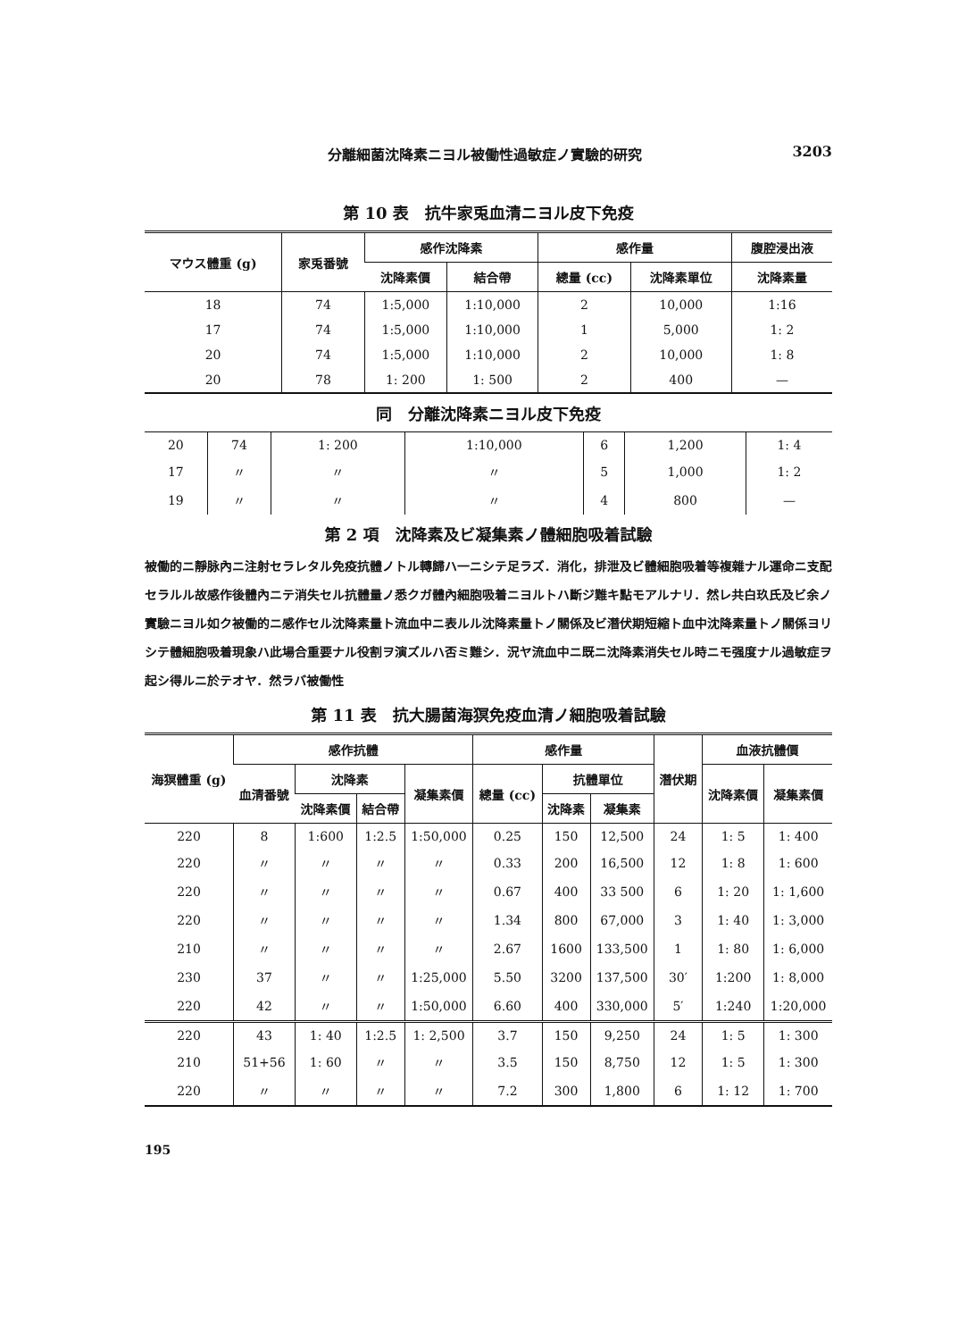分離細菌沈降素ニヨル被働性過敏症ノ實驗的研究 3203
第 10 表　抗牛家兎血清ニヨル皮下免疫
| マウス體重 (g) | 家兎番號 | 感作沈降素 | | 感作量 | | 腹腔浸出液 |
| --- | --- | --- | --- | --- | --- | --- |
| | | 沈降素價 | 結合帶 | 總量 (cc) | 沈降素單位 | 沈降素量 |
| 18 | 74 | 1:5,000 | 1:10,000 | 2 | 10,000 | 1:16 |
| 17 | 74 | 1:5,000 | 1:10,000 | 1 | 5,000 | 1: 2 |
| 20 | 74 | 1:5,000 | 1:10,000 | 2 | 10,000 | 1: 8 |
| 20 | 78 | 1: 200 | 1: 500 | 2 | 400 | — |
同　分離沈降素ニヨル皮下免疫
| 20 | 74 | 1: 200 | 1:10,000 | 6 | 1,200 | 1: 4 |
| 17 | 〃 | 〃 | 〃 | 5 | 1,000 | 1: 2 |
| 19 | 〃 | 〃 | 〃 | 4 | 800 | — |
第 2 項　沈降素及ビ凝集素ノ體細胞吸着試驗
被働的ニ靜脉內ニ注射セラレタル免疫抗體ノトル轉歸ハ一ニシテ足ラズ．消化，排泄及ビ體細胞吸着等複雜ナル運命ニ支配セラルル故感作後體內ニテ消失セル抗體量ノ悉クガ體內細胞吸着ニヨルトハ斷ジ難キ點モアルナリ．然レ共白玖氏及ビ余ノ實驗ニヨル如ク被働的ニ感作セル沈降素量ト流血中ニ表ルル沈降素量トノ關係及ビ潛伏期短縮ト血中沈降素量トノ關係ヨリシテ體細胞吸着現象ハ此場合重要ナル役割ヲ演ズルハ否ミ難シ．況ヤ流血中ニ既ニ沈降素消失セル時ニモ强度ナル過敏症ヲ起シ得ルニ於テオヤ．然ラバ被働性
第 11 表　抗大腸菌海猽免疫血清ノ細胞吸着試驗
| 海猽體重 (g) | 感作抗體 | | | | 感作量 | | | 潛伏期 | 血液抗體價 | |
| --- | --- | --- | --- | --- | --- | --- | --- | --- | --- | --- |
| | 血清番號 | 沈降素 | | 凝集素價 | 總量 (cc) | 抗體單位 | | | 沈降素價 | 凝集素價 |
| | | 沈降素價 | 結合帶 | | | 沈降素 | 凝集素 | | | |
| 220 | 8 | 1:600 | 1:2.5 | 1:50,000 | 0.25 | 150 | 12,500 | 24 | 1: 5 | 1: 400 |
| 220 | 〃 | 〃 | 〃 | 〃 | 0.33 | 200 | 16,500 | 12 | 1: 8 | 1: 600 |
| 220 | 〃 | 〃 | 〃 | 〃 | 0.67 | 400 | 33 500 | 6 | 1: 20 | 1: 1,600 |
| 220 | 〃 | 〃 | 〃 | 〃 | 1.34 | 800 | 67,000 | 3 | 1: 40 | 1: 3,000 |
| 210 | 〃 | 〃 | 〃 | 〃 | 2.67 | 1600 | 133,500 | 1 | 1: 80 | 1: 6,000 |
| 230 | 37 | 〃 | 〃 | 1:25,000 | 5.50 | 3200 | 137,500 | 30′ | 1:200 | 1: 8,000 |
| 220 | 42 | 〃 | 〃 | 1:50,000 | 6.60 | 400 | 330,000 | 5′ | 1:240 | 1:20,000 |
| 220 | 43 | 1: 40 | 1:2.5 | 1: 2,500 | 3.7 | 150 | 9,250 | 24 | 1: 5 | 1: 300 |
| 210 | 51+56 | 1: 60 | 〃 | 〃 | 3.5 | 150 | 8,750 | 12 | 1: 5 | 1: 300 |
| 220 | 〃 | 〃 | 〃 | 〃 | 7.2 | 300 | 1,800 | 6 | 1: 12 | 1: 700 |
195